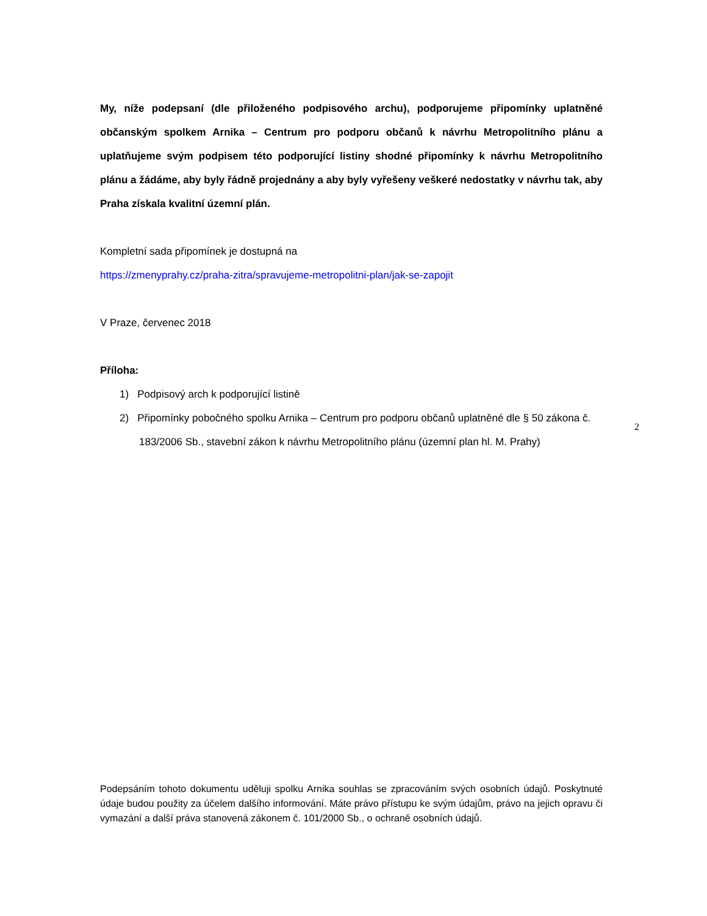My, níže podepsaní (dle přiloženého podpisového archu), podporujeme připomínky uplatněné občanským spolkem Arnika – Centrum pro podporu občanů k návrhu Metropolitního plánu a uplatňujeme svým podpisem této podporující listiny shodné připomínky k návrhu Metropolitního plánu a žádáme, aby byly řádně projednány a aby byly vyřešeny veškeré nedostatky v návrhu tak, aby Praha získala kvalitní územní plán.
Kompletní sada připomínek je dostupná na
https://zmenyprahy.cz/praha-zitra/spravujeme-metropolitni-plan/jak-se-zapojit
V Praze, červenec 2018
Příloha:
1) Podpisový arch k podporující listině
2) Připomínky pobočného spolku Arnika – Centrum pro podporu občanů uplatněné dle § 50 zákona č. 183/2006 Sb., stavební zákon k návrhu Metropolitního plánu (územní plan hl. M. Prahy)
2
Podepsáním tohoto dokumentu uděluji spolku Arnika souhlas se zpracováním svých osobních údajů. Poskytnuté údaje budou použity za účelem dalšího informování. Máte právo přístupu ke svým údajům, právo na jejich opravu či vymazání a další práva stanovená zákonem č. 101/2000 Sb., o ochraně osobních údajů.